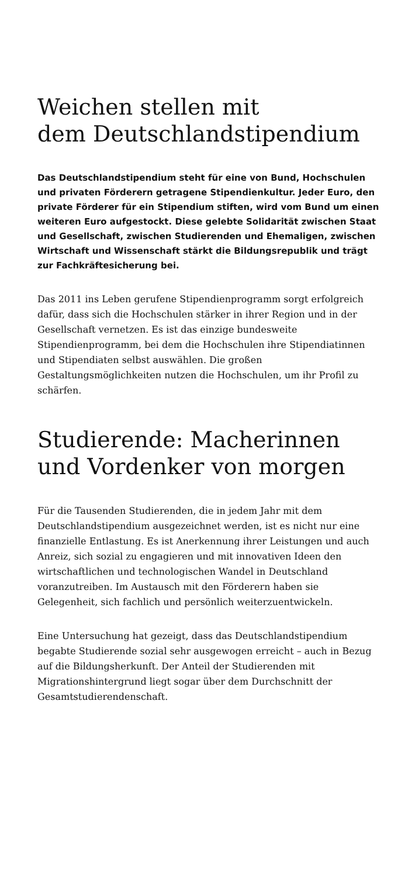Weichen stellen mit
dem Deutschlandstipendium
Das Deutschlandstipendium steht für eine von Bund, Hoch­schulen und privaten Förderern getragene Stipendienkultur. Jeder Euro, den private Förderer für ein Stipendium stiften, wird vom Bund um einen weiteren Euro aufgestockt. Diese gelebte Solidarität zwischen Staat und Gesellschaft, zwischen Studierenden und Ehemaligen, zwischen Wirtschaft und Wissenschaft stärkt die Bildungsrepublik und trägt zur Fach­kräftesicherung bei.
Das 2011 ins Leben gerufene Stipendienprogramm sorgt erfolgreich dafür, dass sich die Hochschulen stärker in ihrer Region und in der Gesellschaft vernetzen. Es ist das einzige bundesweite Stipendienprogramm, bei dem die Hochschulen ihre Stipendiatinnen und Stipendiaten selbst auswählen. Die großen Gestaltungsmöglichkeiten nutzen die Hochschulen, um ihr Profil zu schärfen.
Studierende: Macherinnen
und Vordenker von morgen
Für die Tausenden Studierenden, die in jedem Jahr mit dem Deutschlandstipendium ausgezeichnet werden, ist es nicht nur eine finanzielle Entlastung. Es ist Anerkennung ihrer Leistungen und auch Anreiz, sich sozial zu engagieren und mit innovativen Ideen den wirtschaftlichen und technologischen Wandel in Deutschland voranzutreiben. Im Austausch mit den Förderern haben sie Gelegenheit, sich fachlich und persönlich weiterzuentwickeln.
Eine Untersuchung hat gezeigt, dass das Deutschlandstipen­dium begabte Studierende sozial sehr ausgewogen erreicht – auch in Bezug auf die Bildungsherkunft. Der Anteil der Studierenden mit Migrationshintergrund liegt sogar über dem Durchschnitt der Gesamtstudierendenschaft.